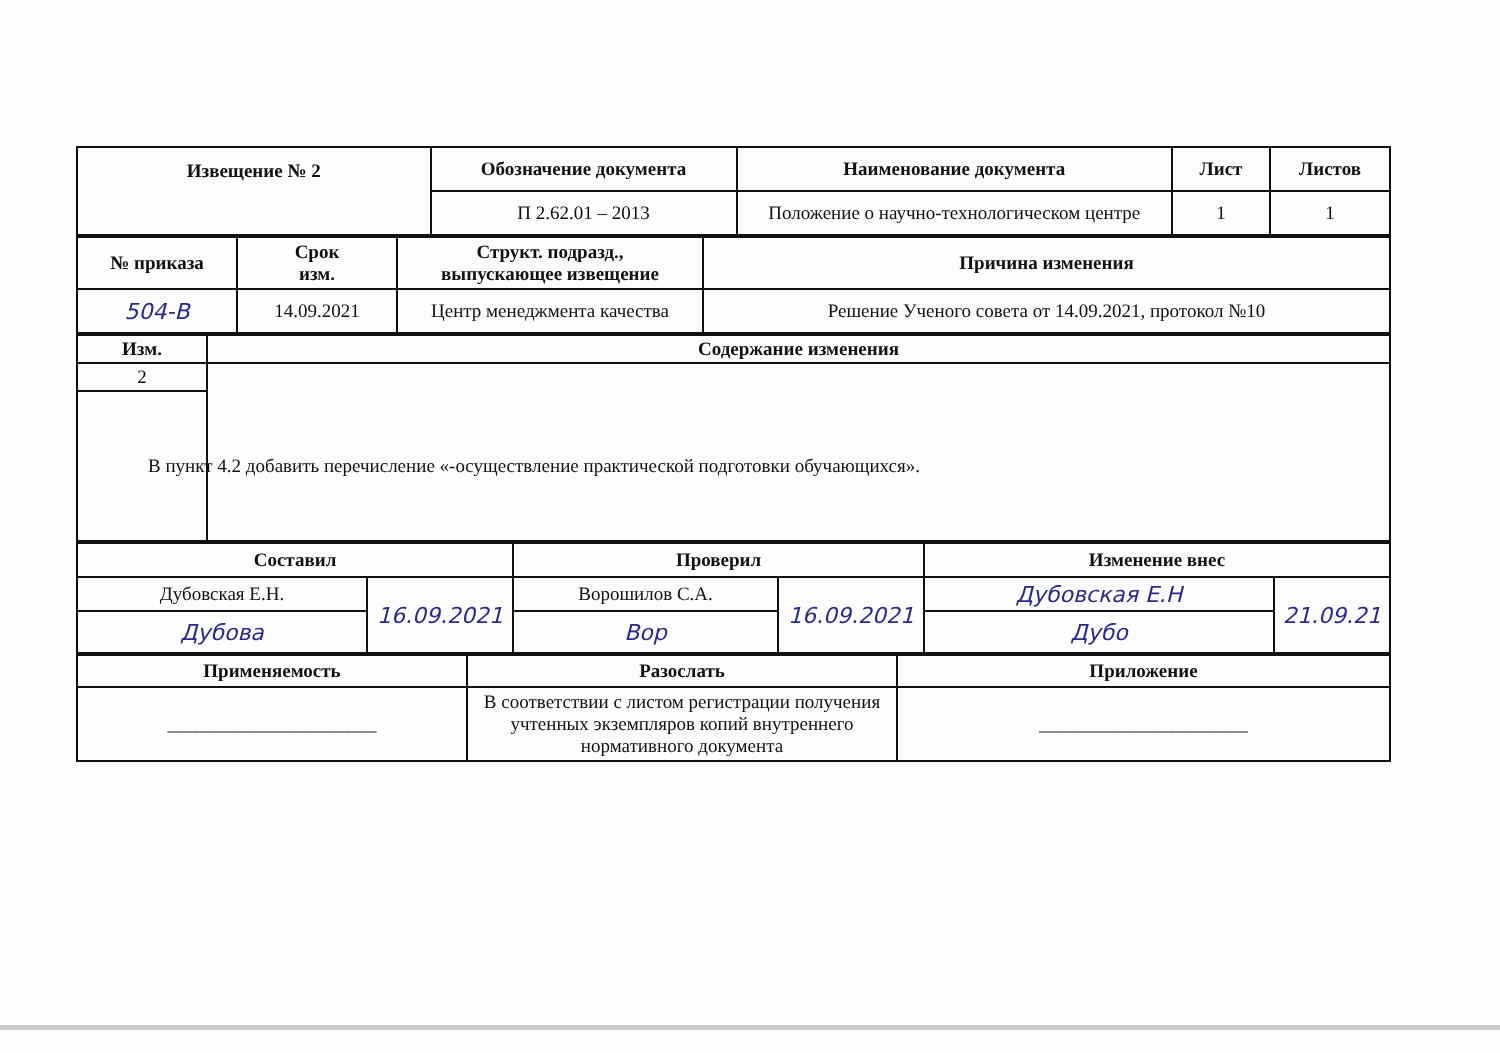| Извещение № 2 | Обозначение документа | Наименование документа | Лист | Листов |
| --- | --- | --- | --- | --- |
| | П 2.62.01 – 2013 | Положение о научно-технологическом центре | 1 | 1 |
| № приказа | Срок изм. | Структ. подразд., выпускающее извещение | Причина изменения |
| --- | --- | --- | --- |
| 504-В | 14.09.2021 | Центр менеджмента качества | Решение Ученого совета от 14.09.2021, протокол №10 |
| Изм. | Содержание изменения |
| --- | --- |
| 2 | |
| В пункт 4.2 добавить перечисление «-осуществление практической подготовки обучающихся». | |
| Составил | | Проверил | | Изменение внес | |
| --- | --- | --- | --- | --- | --- |
| Дубовская Е.Н. | 16.09.2021 | Ворошилов С.А. | 16.09.2021 | Дубовская Е.Н | 21.09.21 |
| Дубова | | Вор | | Дубо | |
| Применяемость | Разослать | Приложение |
| --- | --- | --- |
| ______________________ | В соответствии с листом регистрации получения учтенных экземпляров копий внутреннего нормативного документа | ______________________ |